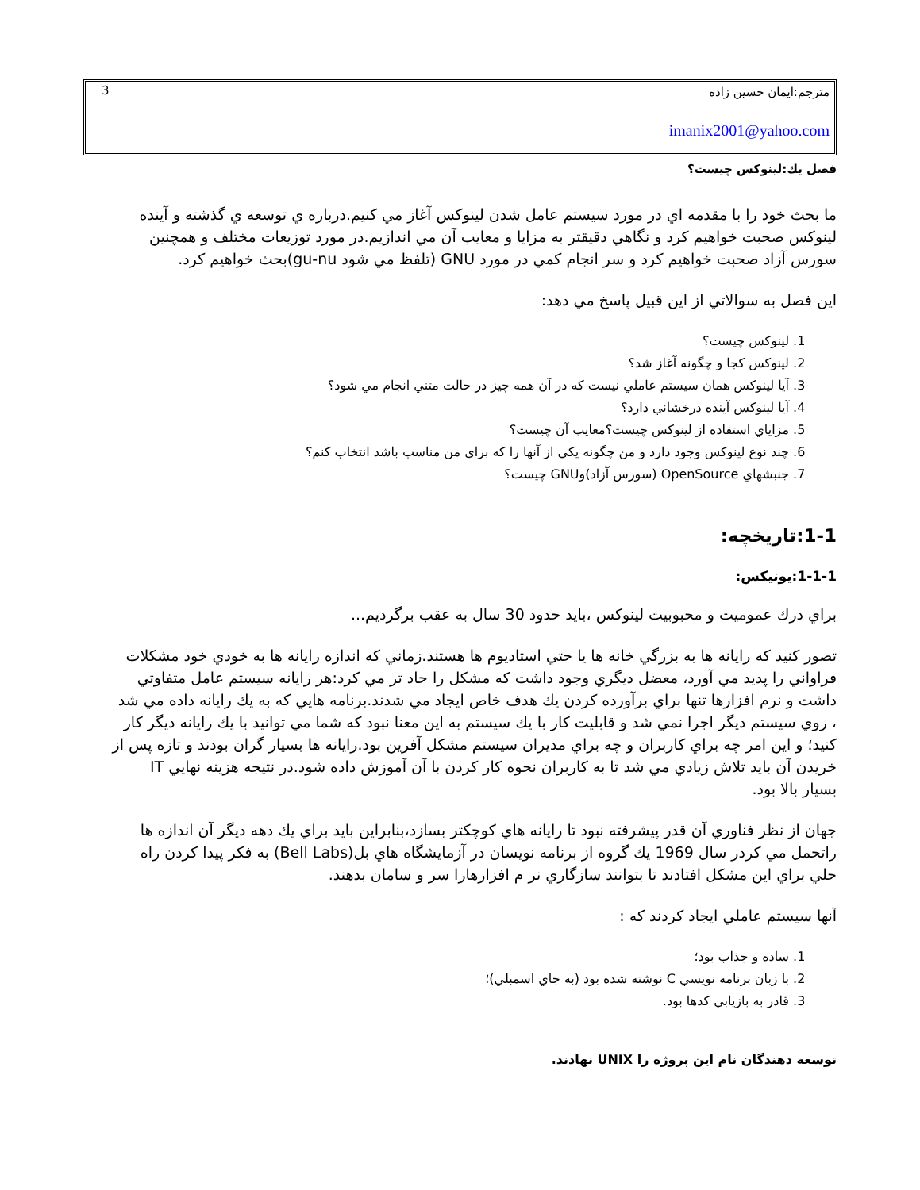مترجم:ايمان حسين زاده
3
imanix2001@yahoo.com
فصل يك:لينوكس چيست؟
ما بحث خود را با مقدمه اي در مورد سيستم عامل شدن لينوكس آغاز مي كنيم.درباره ي توسعه ي گذشته و آينده لينوكس صحبت خواهيم كرد و نگاهي دقيقتر به مزايا و معايب آن مي اندازيم.در مورد توزيعات مختلف و همچنين سورس آزاد صحبت خواهيم كرد و سر انجام كمي در مورد GNU (تلفظ مي شود gu-nu)بحث خواهيم كرد.
اين فصل به سوالاتي از اين قبيل پاسخ مي دهد:
1. لينوكس چيست؟
2. لينوكس كجا و چگونه آغاز شد؟
3. آيا لينوكس همان سيستم عاملي نيست كه در آن همه چيز در حالت متني انجام مي شود؟
4. آيا لينوكس آينده درخشاني دارد؟
5. مزاياي استفاده از لينوكس چيست؟معايب آن چيست؟
6. چند نوع لينوكس وجود دارد و من چگونه يكي از آنها را كه براي من مناسب باشد انتخاب كنم؟
7. جنبشهاي OpenSource (سورس آزاد)وGNU چيست؟
1-1:تاريخچه:
1-1-1:يونيكس:
براي درك عموميت و محبوبيت لينوكس ،بايد حدود 30 سال به عقب برگرديم...
تصور كنيد كه رايانه ها به بزرگي خانه ها يا حتي استاديوم ها هستند.زماني كه اندازه رايانه ها به خودي خود مشكلات فراواني را پديد مي آورد، معضل ديگري وجود داشت كه مشكل را حاد تر مي كرد:هر رايانه سيستم عامل متفاوتي داشت و نرم افزارها تنها براي برآورده كردن يك هدف خاص ايجاد مي شدند.برنامه هايي كه به يك رايانه داده مي شد ، روي سيستم ديگر اجرا نمي شد و قابليت كار با يك سيستم به اين معنا نبود كه شما مي توانيد با يك رايانه ديگر كار كنيد؛ و اين امر چه براي كاربران و چه براي مديران سيستم مشكل آفرين بود.رايانه ها بسيار گران بودند و تازه پس از خريدن آن بايد تلاش زيادي مي شد تا به كاربران نحوه كار كردن با آن آموزش داده شود.در نتيجه هزينه نهايي IT بسيار بالا بود.
جهان از نظر فناوري آن قدر پيشرفته نبود تا رايانه هاي كوچكتر بسازد،بنابراين بايد براي يك دهه ديگر آن اندازه ها راتحمل مي كردر سال 1969 يك گروه از برنامه نويسان در آزمايشگاه هاي بل(Bell Labs) به فكر پيدا كردن راه حلي براي اين مشكل افتادند تا بتوانند سازگاري نر م افزارهارا سر و سامان بدهند.
آنها سيستم عاملي ايجاد كردند كه :
1. ساده و جذاب بود؛
2. با زبان برنامه نويسي C نوشته شده بود (به جاي اسمبلي)؛
3. قادر به بازيابي كدها بود.
توسعه دهندگان نام اين پروژه را UNIX نهادند.